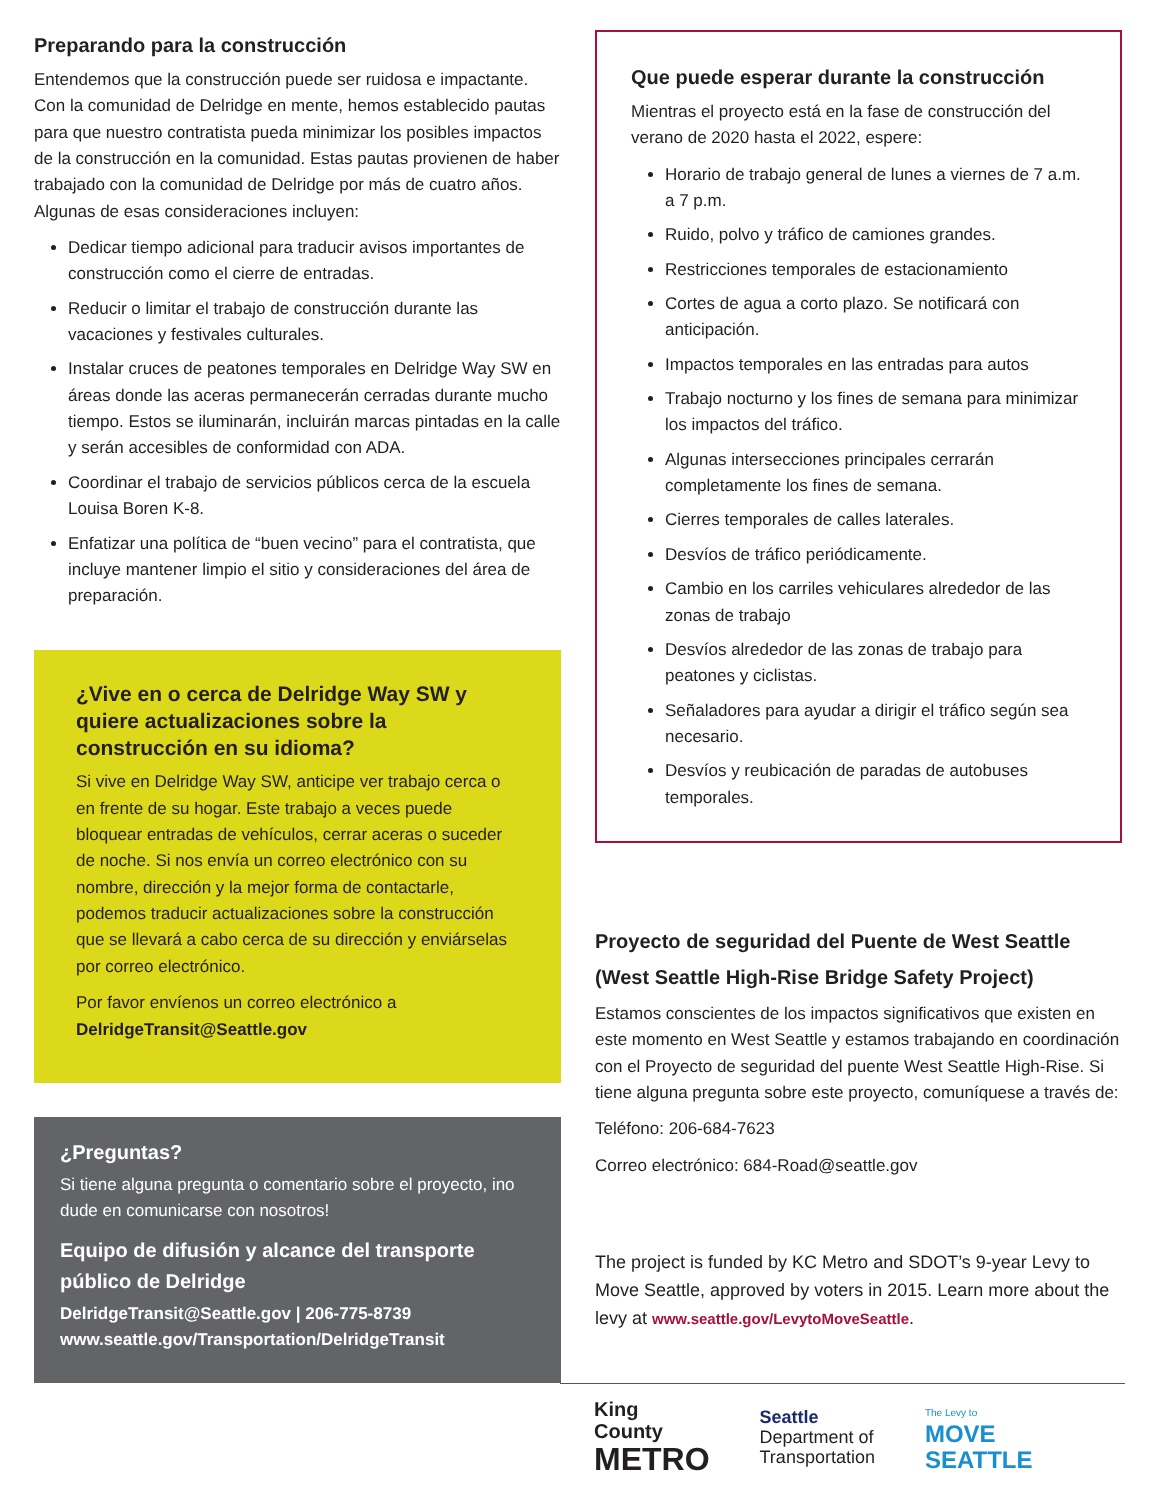Preparando para la construcción
Entendemos que la construcción puede ser ruidosa e impactante. Con la comunidad de Delridge en mente, hemos establecido pautas para que nuestro contratista pueda minimizar los posibles impactos de la construcción en la comunidad. Estas pautas provienen de haber trabajado con la comunidad de Delridge por más de cuatro años. Algunas de esas consideraciones incluyen:
Dedicar tiempo adicional para traducir avisos importantes de construcción como el cierre de entradas.
Reducir o limitar el trabajo de construcción durante las vacaciones y festivales culturales.
Instalar cruces de peatones temporales en Delridge Way SW en áreas donde las aceras permanecerán cerradas durante mucho tiempo. Estos se iluminarán, incluirán marcas pintadas en la calle y serán accesibles de conformidad con ADA.
Coordinar el trabajo de servicios públicos cerca de la escuela Louisa Boren K-8.
Enfatizar una política de “buen vecino” para el contratista, que incluye mantener limpio el sitio y consideraciones del área de preparación.
¿Vive en o cerca de Delridge Way SW y quiere actualizaciones sobre la construcción en su idioma?
Si vive en Delridge Way SW, anticipe ver trabajo cerca o en frente de su hogar. Este trabajo a veces puede bloquear entradas de vehículos, cerrar aceras o suceder de noche. Si nos envía un correo electrónico con su nombre, dirección y la mejor forma de contactarle, podemos traducir actualizaciones sobre la construcción que se llevará a cabo cerca de su dirección y enviárselas por correo electrónico.
Por favor envíenos un correo electrónico a DelridgeTransit@Seattle.gov
¿Preguntas?
Si tiene alguna pregunta o comentario sobre el proyecto, ino dude en comunicarse con nosotros!
Equipo de difusión y alcance del transporte público de Delridge
DelridgeTransit@Seattle.gov | 206-775-8739
www.seattle.gov/Transportation/DelridgeTransit
Que puede esperar durante la construcción
Mientras el proyecto está en la fase de construcción del verano de 2020 hasta el 2022, espere:
Horario de trabajo general de lunes a viernes de 7 a.m. a 7 p.m.
Ruido, polvo y tráfico de camiones grandes.
Restricciones temporales de estacionamiento
Cortes de agua a corto plazo. Se notificará con anticipación.
Impactos temporales en las entradas para autos
Trabajo nocturno y los fines de semana para minimizar los impactos del tráfico.
Algunas intersecciones principales cerrarán completamente los fines de semana.
Cierres temporales de calles laterales.
Desvíos de tráfico periódicamente.
Cambio en los carriles vehiculares alrededor de las zonas de trabajo
Desvíos alrededor de las zonas de trabajo para peatones y ciclistas.
Señaladores para ayudar a dirigir el tráfico según sea necesario.
Desvíos y reubicación de paradas de autobuses temporales.
Proyecto de seguridad del Puente de West Seattle (West Seattle High-Rise Bridge Safety Project)
Estamos conscientes de los impactos significativos que existen en este momento en West Seattle y estamos trabajando en coordinación con el Proyecto de seguridad del puente West Seattle High-Rise. Si tiene alguna pregunta sobre este proyecto, comuníquese a través de:
Teléfono: 206-684-7623
Correo electrónico: 684-Road@seattle.gov
The project is funded by KC Metro and SDOT’s 9-year Levy to Move Seattle, approved by voters in 2015. Learn more about the levy at www.seattle.gov/LevytoMoveSeattle.
King County
METRO
Seattle
Department of
Transportation
The Levy to
MOVE SEATTLE